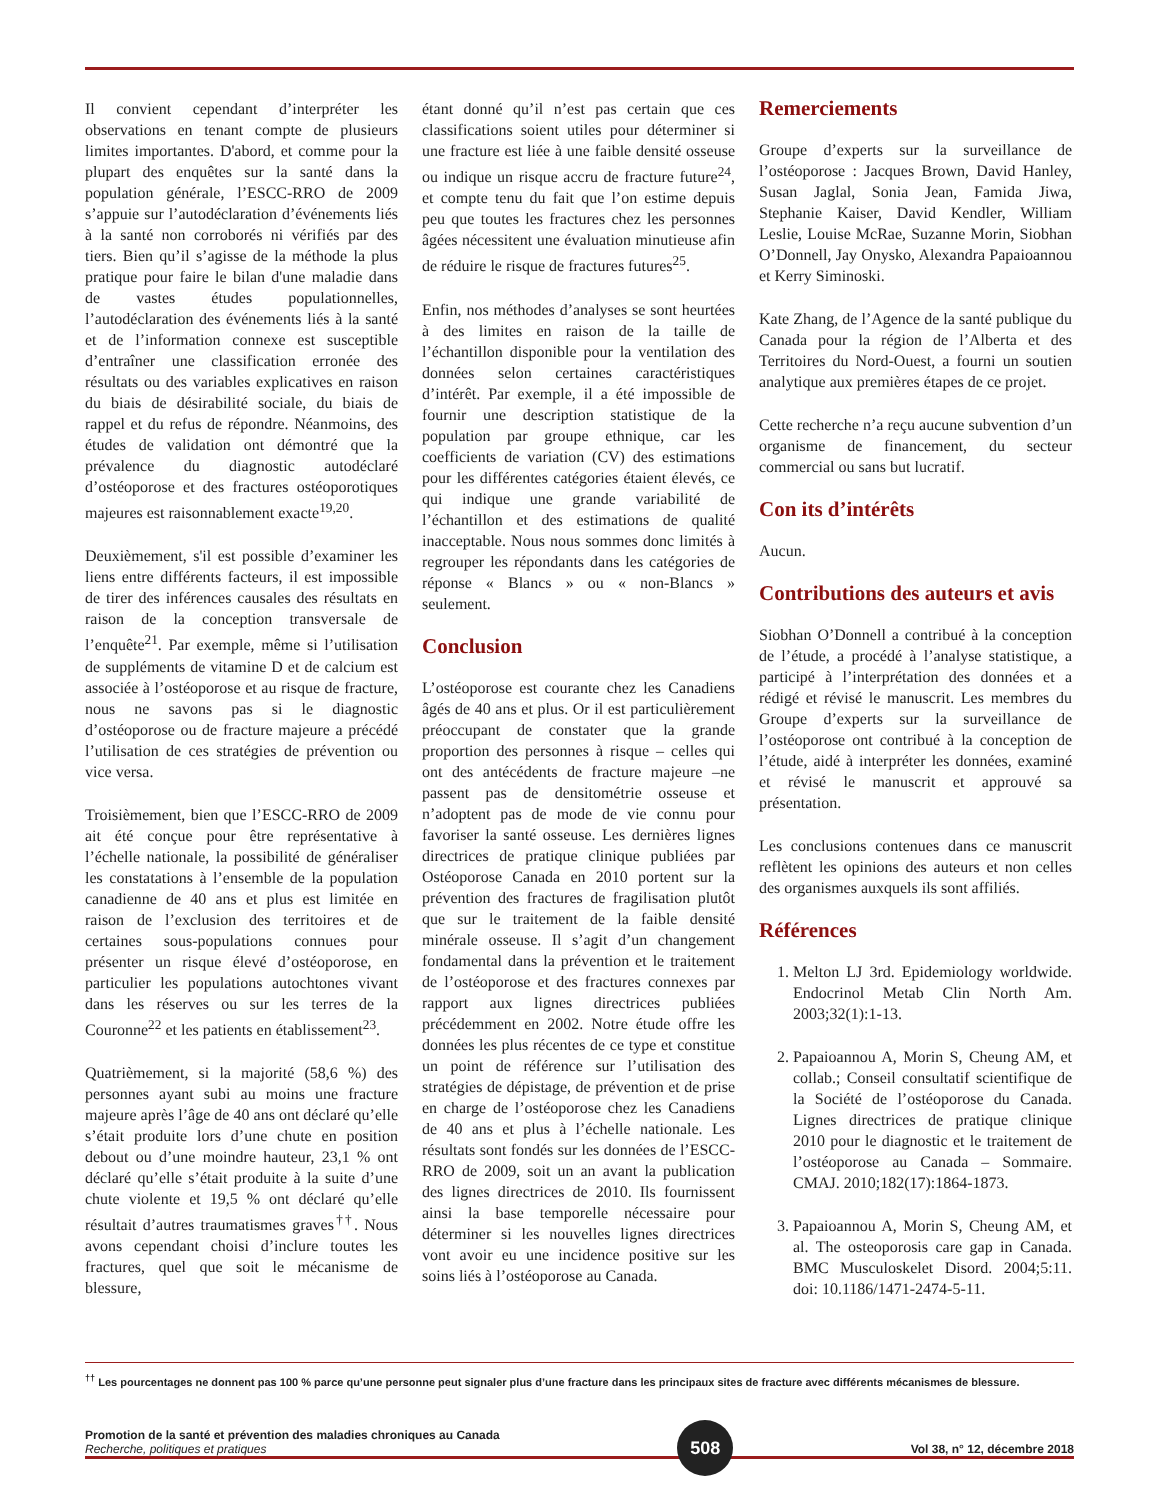Il convient cependant d’interpréter les observations en tenant compte de plusieurs limites importantes. D'abord, et comme pour la plupart des enquêtes sur la santé dans la population générale, l’ESCC-RRO de 2009 s’appuie sur l’autodéclaration d’événements liés à la santé non corroborés ni vérifiés par des tiers. Bien qu’il s’agisse de la méthode la plus pratique pour faire le bilan d'une maladie dans de vastes études populationnelles, l’autodéclaration des événements liés à la santé et de l’information connexe est susceptible d’entraîner une classification erronée des résultats ou des variables explicatives en raison du biais de désirabilité sociale, du biais de rappel et du refus de répondre. Néanmoins, des études de validation ont démontré que la prévalence du diagnostic autodéclaré d’ostéoporose et des fractures ostéoporotiques majeures est raisonnablement exacte<sup>19,20</sup>.
Deuxièmement, s'il est possible d’examiner les liens entre différents facteurs, il est impossible de tirer des inférences causales des résultats en raison de la conception transversale de l’enquête<sup>21</sup>. Par exemple, même si l’utilisation de suppléments de vitamine D et de calcium est associée à l’ostéoporose et au risque de fracture, nous ne savons pas si le diagnostic d’ostéoporose ou de fracture majeure a précédé l’utilisation de ces stratégies de prévention ou vice versa.
Troisièmement, bien que l’ESCC-RRO de 2009 ait été conçue pour être représentative à l’échelle nationale, la possibilité de généraliser les constatations à l’ensemble de la population canadienne de 40 ans et plus est limitée en raison de l’exclusion des territoires et de certaines sous-populations connues pour présenter un risque élevé d’ostéoporose, en particulier les populations autochtones vivant dans les réserves ou sur les terres de la Couronne<sup>22</sup> et les patients en établissement<sup>23</sup>.
Quatrièmement, si la majorité (58,6 %) des personnes ayant subi au moins une fracture majeure après l’âge de 40 ans ont déclaré qu’elle s’était produite lors d’une chute en position debout ou d’une moindre hauteur, 23,1 % ont déclaré qu’elle s’était produite à la suite d’une chute violente et 19,5 % ont déclaré qu’elle résultait d’autres traumatismes graves<sup>††</sup>. Nous avons cependant choisi d’inclure toutes les fractures, quel que soit le mécanisme de blessure,
étant donné qu’il n’est pas certain que ces classifications soient utiles pour déterminer si une fracture est liée à une faible densité osseuse ou indique un risque accru de fracture future<sup>24</sup>, et compte tenu du fait que l’on estime depuis peu que toutes les fractures chez les personnes âgées nécessitent une évaluation minutieuse afin de réduire le risque de fractures futures<sup>25</sup>.
Enfin, nos méthodes d’analyses se sont heurtées à des limites en raison de la taille de l’échantillon disponible pour la ventilation des données selon certaines caractéristiques d’intérêt. Par exemple, il a été impossible de fournir une description statistique de la population par groupe ethnique, car les coefficients de variation (CV) des estimations pour les différentes catégories étaient élevés, ce qui indique une grande variabilité de l’échantillon et des estimations de qualité inacceptable. Nous nous sommes donc limités à regrouper les répondants dans les catégories de réponse « Blancs » ou « non-Blancs » seulement.
Conclusion
L’ostéoporose est courante chez les Canadiens âgés de 40 ans et plus. Or il est particulièrement préoccupant de constater que la grande proportion des personnes à risque – celles qui ont des antécédents de fracture majeure –ne passent pas de densitométrie osseuse et n’adoptent pas de mode de vie connu pour favoriser la santé osseuse. Les dernières lignes directrices de pratique clinique publiées par Ostéoporose Canada en 2010 portent sur la prévention des fractures de fragilisation plutôt que sur le traitement de la faible densité minérale osseuse. Il s’agit d’un changement fondamental dans la prévention et le traitement de l’ostéoporose et des fractures connexes par rapport aux lignes directrices publiées précédemment en 2002. Notre étude offre les données les plus récentes de ce type et constitue un point de référence sur l’utilisation des stratégies de dépistage, de prévention et de prise en charge de l’ostéoporose chez les Canadiens de 40 ans et plus à l’échelle nationale. Les résultats sont fondés sur les données de l’ESCC-RRO de 2009, soit un an avant la publication des lignes directrices de 2010. Ils fournissent ainsi la base temporelle nécessaire pour déterminer si les nouvelles lignes directrices vont avoir eu une incidence positive sur les soins liés à l’ostéoporose au Canada.
Remerciements
Groupe d’experts sur la surveillance de l’ostéoporose : Jacques Brown, David Hanley, Susan Jaglal, Sonia Jean, Famida Jiwa, Stephanie Kaiser, David Kendler, William Leslie, Louise McRae, Suzanne Morin, Siobhan O’Donnell, Jay Onysko, Alexandra Papaioannou et Kerry Siminoski.
Kate Zhang, de l’Agence de la santé publique du Canada pour la région de l’Alberta et des Territoires du Nord-Ouest, a fourni un soutien analytique aux premières étapes de ce projet.
Cette recherche n’a reçu aucune subvention d’un organisme de financement, du secteur commercial ou sans but lucratif.
Con its d’intérêts
Aucun.
Contributions des auteurs et avis
Siobhan O’Donnell a contribué à la conception de l’étude, a procédé à l’analyse statistique, a participé à l’interprétation des données et a rédigé et révisé le manuscrit. Les membres du Groupe d’experts sur la surveillance de l’ostéoporose ont contribué à la conception de l’étude, aidé à interpréter les données, examiné et révisé le manuscrit et approuvé sa présentation.
Les conclusions contenues dans ce manuscrit reflètent les opinions des auteurs et non celles des organismes auxquels ils sont affiliés.
Références
1. Melton LJ 3rd. Epidemiology worldwide. Endocrinol Metab Clin North Am. 2003;32(1):1-13.
2. Papaioannou A, Morin S, Cheung AM, et collab.; Conseil consultatif scientifique de la Société de l’ostéoporose du Canada. Lignes directrices de pratique clinique 2010 pour le diagnostic et le traitement de l’ostéoporose au Canada – Sommaire. CMAJ. 2010;182(17):1864-1873.
3. Papaioannou A, Morin S, Cheung AM, et al. The osteoporosis care gap in Canada. BMC Musculoskelet Disord. 2004;5:11. doi: 10.1186/1471-2474-5-11.
<sup>††</sup> Les pourcentages ne donnent pas 100 % parce qu’une personne peut signaler plus d’une fracture dans les principaux sites de fracture avec différents mécanismes de blessure.
Promotion de la santé et prévention des maladies chroniques au Canada
Recherche, politiques et pratiques
508
Vol 38, n° 12, décembre 2018